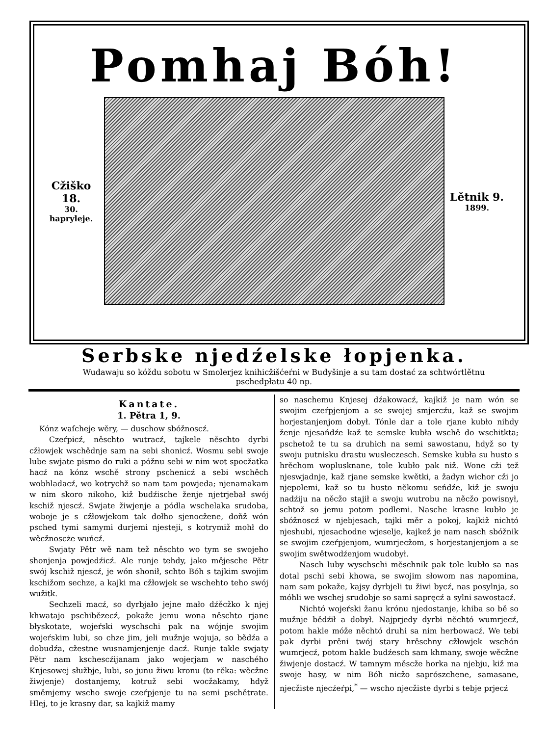Pomhaj Bóh!
Cžiško 18.
30. hapryleje.
Lětnik 9.
1899.
Serbske njedźelske łopjenka.
Wudawaju so kóždu sobotu w Smolerjez knihicžišćeŕni w Budyšinje a su tam dostać za schtwórtlětnu pschedpłatu 40 np.
Kantate.
1. Pětra 1, 9.
Kónz waſcheje wěry, — duschow sbóžnoscź.
Czeŕpicź, něschto wutracź, tajkele něschto dyrbi cžłowjek wschědnje sam na sebi shonicź. Wosmu sebi swoje lube swjate pismo do ruki a póžnu sebi w nim wot spocžatka hacź na kónz wschě strony pschenicź a sebi wschěch wobhladacź, wo kotrychž so nam tam powjeda; njenamakam w nim skoro nikoho, kiž budźische ženje njetrjebał swój kschiž njescź. Swjate žiwjenje a pódla wschelaka srudoba, woboje je s cžłowjekom tak dołho sjenocžene, doňž wón psched tymi samymi durjemi njesteji, s kotrymiž mohł do wěcžnoscże wuńcź.
Swjaty Pětr wě nam tež něschto wo tym se swojeho shonjenja powjedźicź. Ale runje tehdy, jako mějesche Pětr swój kschiž njescź, je wón shonił, schto Bóh s tajkim swojim kschižom sechze, a kajki ma cžłowjek se wschehto teho swój wužitk.
Sechzeli macź, so dyrbjało jejne mało dźěcžko k njej khwatajo pschibězecź, pokaže jemu wona něschto rjane błyskotate, wojeŕski wyschschi pak na wójnje swojim wojeŕskim lubi, so chze jim, jeli mužnje wojuja, so bědźa a dobudźa, cžestne wusnamjenjenje dacź. Runje takle swjaty Pětr nam kschescźijanam jako wojerjam w naschého Knjesowej słužbje, lubi, so junu žiwu kronu (to rěka: wěcžne žiwjenje) dostanjemy, kotruž sebi wocžakamy, hdyž směmjemy wscho swoje czeŕpjenje tu na semi pschětrate. Hlej, to je krasny dar, sa kajkiž mamy
so naschemu Knjesej dźakowacź, kajkiž je nam wón se swojim czeŕpjenjom a se swojej smjercźu, kaž se swojim horjestanjenjom dobył. Tónle dar a tole rjane kubło nihdy ženje njesańdźe kaž te semske kubła wschě do wschitkta; pschetož te tu sa druhich na semi sawostanu, hdyž so ty swoju putnisku drastu wusleczesch. Semske kubła su husto s hrěchom woplusknane, tole kubło pak niž. Wone cži tež njeswjadnje, kaž rjane semske kwětki, a žadyn wichor cži jo njepolemi, kaž so tu husto někomu sеńdźe, kiž je swoju nadźiju na něcžo stajił a swoju wutrobu na něcžo powisnył, schtož so jemu potom podlemi. Nasche krasne kubło je sbóžnoscź w njebjesach, tajki měr a pokoj, kajkiž nichtó njeshubi, njesachodne wjeselje, kajkež je nam nasch sbóžnik se swojim czeŕpjenjom, wumrjecžom, s horjestanjenjom a se swojim swětwodźenjom wudobył.
Nasch luby wyschschi měschnik pak tole kubło sa nas dotal pschi sebi khowa, se swojim słowom nas napomina, nam sam pokaže, kajsy dyrbjeli tu žiwi bycź, nas posylnja, so móhli we wschej srudobje so sami sapręcź a sylni sawostacź.
Nichtó wojeŕski žanu krónu njedostanje, khiba so bě so mužnje bědźił a dobył. Najprjedy dyrbi něchtó wumrjecź, potom hakle móže něchtó druhi sa nim herbowacź. We tebi pak dyrbi prěni twój stary hrěschny cžłowjek wschón wumrjecź, potom hakle budźesch sam khmany, swoje wěcžne žiwjenje dostacź. W tamnym měscže horka na njebju, kiž ma swoje hasy, w nim Bóh nicžo saprószchene, samasane, njecžiste njecźeŕpi,<sup>*</sup> — wscho njecžiste dyrbi s tebje prjecź